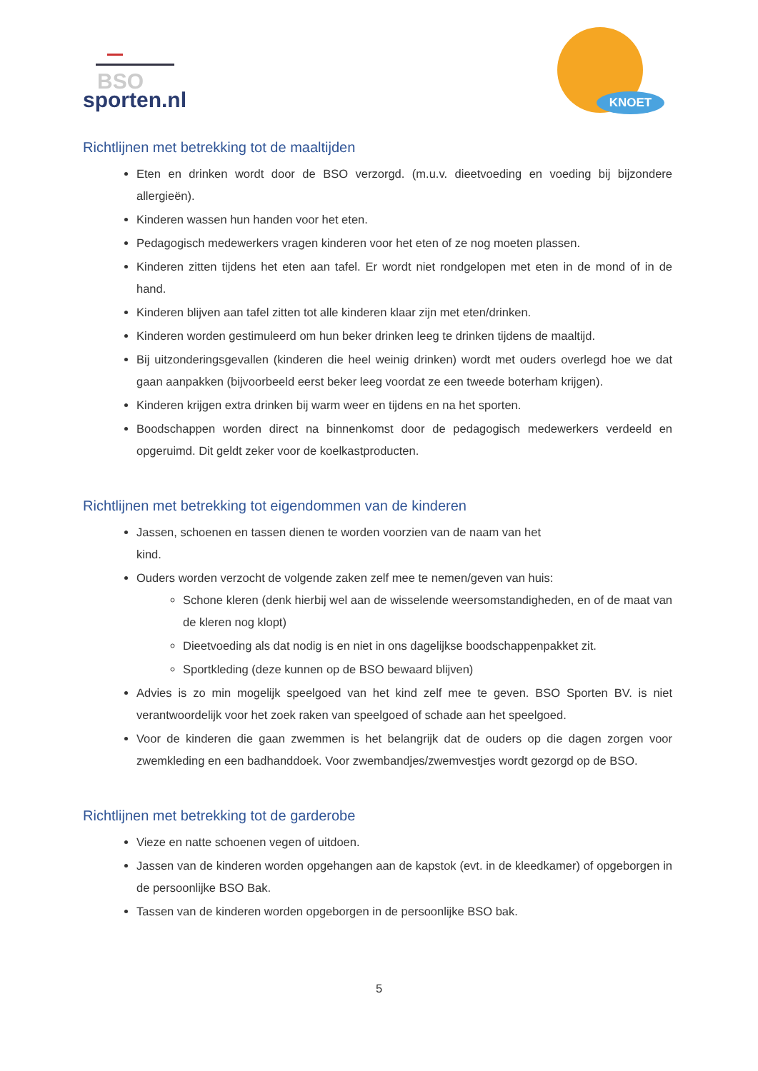BSO
sporten.nl
KNOET
Richtlijnen met betrekking tot de maaltijden
Eten en drinken wordt door de BSO verzorgd. (m.u.v. dieetvoeding en voeding bij bijzondere allergieën).
Kinderen wassen hun handen voor het eten.
Pedagogisch medewerkers vragen kinderen voor het eten of ze nog moeten plassen.
Kinderen zitten tijdens het eten aan tafel. Er wordt niet rondgelopen met eten in de mond of in de hand.
Kinderen blijven aan tafel zitten tot alle kinderen klaar zijn met eten/drinken.
Kinderen worden gestimuleerd om hun beker drinken leeg te drinken tijdens de maaltijd.
Bij uitzonderingsgevallen (kinderen die heel weinig drinken) wordt met ouders overlegd hoe we dat gaan aanpakken (bijvoorbeeld eerst beker leeg voordat ze een tweede boterham krijgen).
Kinderen krijgen extra drinken bij warm weer en tijdens en na het sporten.
Boodschappen worden direct na binnenkomst door de pedagogisch medewerkers verdeeld en opgeruimd. Dit geldt zeker voor de koelkastproducten.
Richtlijnen met betrekking tot eigendommen van de kinderen
Jassen, schoenen en tassen dienen te worden voorzien van de naam van het
kind.
Ouders worden verzocht de volgende zaken zelf mee te nemen/geven van huis:
Schone kleren (denk hierbij wel aan de wisselende weersomstandigheden, en of de maat van de kleren nog klopt)
Dieetvoeding als dat nodig is en niet in ons dagelijkse boodschappenpakket zit.
Sportkleding (deze kunnen op de BSO bewaard blijven)
Advies is zo min mogelijk speelgoed van het kind zelf mee te geven. BSO Sporten BV. is niet verantwoordelijk voor het zoek raken van speelgoed of schade aan het speelgoed.
Voor de kinderen die gaan zwemmen is het belangrijk dat de ouders op die dagen zorgen voor zwemkleding en een badhanddoek. Voor zwembandjes/zwemvestjes wordt gezorgd op de BSO.
Richtlijnen met betrekking tot de garderobe
Vieze en natte schoenen vegen of uitdoen.
Jassen van de kinderen worden opgehangen aan de kapstok (evt. in de kleedkamer) of opgeborgen in de persoonlijke BSO Bak.
Tassen van de kinderen worden opgeborgen in de persoonlijke BSO bak.
5